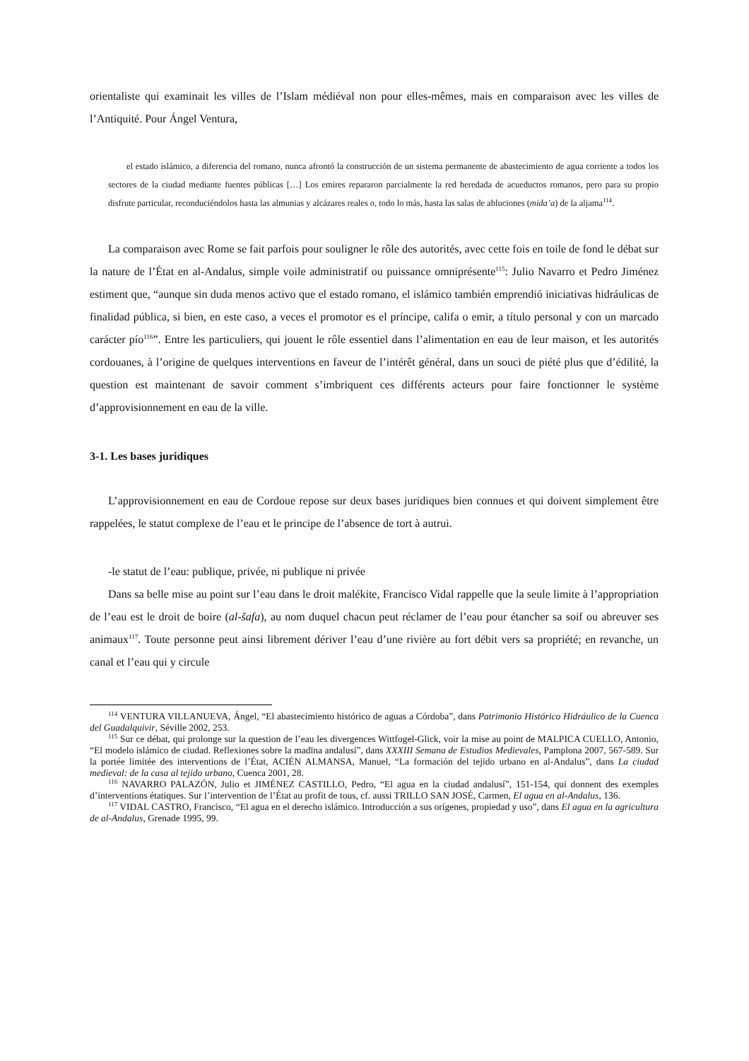orientaliste qui examinait les villes de l’Islam médiéval non pour elles-mêmes, mais en comparaison avec les villes de l’Antiquité. Pour Ángel Ventura,
el estado islámico, a diferencia del romano, nunca afrontó la construcción de un sistema permanente de abastecimiento de agua corriente a todos los sectores de la ciudad mediante fuentes públicas […] Los emires repararon parcialmente la red heredada de acueductos romanos, pero para su propio disfrute particular, reconduciéndolos hasta las almunias y alcázares reales o, todo lo más, hasta las salas de abluciones (mida’a) de la aljama<sup>114</sup>.
La comparaison avec Rome se fait parfois pour souligner le rôle des autorités, avec cette fois en toile de fond le débat sur la nature de l’État en al-Andalus, simple voile administratif ou puissance omniprésente<sup>115</sup>: Julio Navarro et Pedro Jiménez estiment que, “aunque sin duda menos activo que el estado romano, el islámico también emprendió iniciativas hidráulicas de finalidad pública, si bien, en este caso, a veces el promotor es el príncipe, califa o emir, a título personal y con un marcado carácter pío<sup>116</sup>”. Entre les particuliers, qui jouent le rôle essentiel dans l’alimentation en eau de leur maison, et les autorités cordouanes, à l’origine de quelques interventions en faveur de l’intérêt général, dans un souci de piété plus que d’édilité, la question est maintenant de savoir comment s’imbriquent ces différents acteurs pour faire fonctionner le système d’approvisionnement en eau de la ville.
3-1. Les bases juridiques
L’approvisionnement en eau de Cordoue repose sur deux bases juridiques bien connues et qui doivent simplement être rappelées, le statut complexe de l’eau et le principe de l’absence de tort à autrui.
-le statut de l’eau: publique, privée, ni publique ni privée
Dans sa belle mise au point sur l’eau dans le droit malékite, Francisco Vidal rappelle que la seule limite à l’appropriation de l’eau est le droit de boire (al-šafa), au nom duquel chacun peut réclamer de l’eau pour étancher sa soif ou abreuver ses animaux<sup>117</sup>. Toute personne peut ainsi librement dériver l’eau d’une rivière au fort débit vers sa propriété; en revanche, un canal et l’eau qui y circule
<sup>114</sup> VENTURA VILLANUEVA, Ángel, “El abastecimiento histórico de aguas a Córdoba”, dans Patrimonio Histórico Hidráulico de la Cuenca del Guadalquivir, Séville 2002, 253.
<sup>115</sup> Sur ce débat, qui prolonge sur la question de l’eau les divergences Wittfogel-Glick, voir la mise au point de MALPICA CUELLO, Antonio, “El modelo islámico de ciudad. Reflexiones sobre la madīna andalusí”, dans XXXIII Semana de Estudios Medievales, Pamplona 2007, 567-589. Sur la portée limitée des interventions de l’État, ACIÉN ALMANSA, Manuel, “La formación del tejido urbano en al-Andalus”, dans La ciudad medieval: de la casa al tejido urbano, Cuenca 2001, 28.
<sup>116</sup> NAVARRO PALAZÓN, Julio et JIMÉNEZ CASTILLO, Pedro, “El agua en la ciudad andalusí”, 151-154, qui donnent des exemples d’interventions étatiques. Sur l’intervention de l’État au profit de tous, cf. aussi TRILLO SAN JOSÉ, Carmen, El agua en al-Andalus, 136.
<sup>117</sup> VIDAL CASTRO, Francisco, “El agua en el derecho islámico. Introducción a sus orígenes, propiedad y uso”, dans El agua en la agricultura de al-Andalus, Grenade 1995, 99.